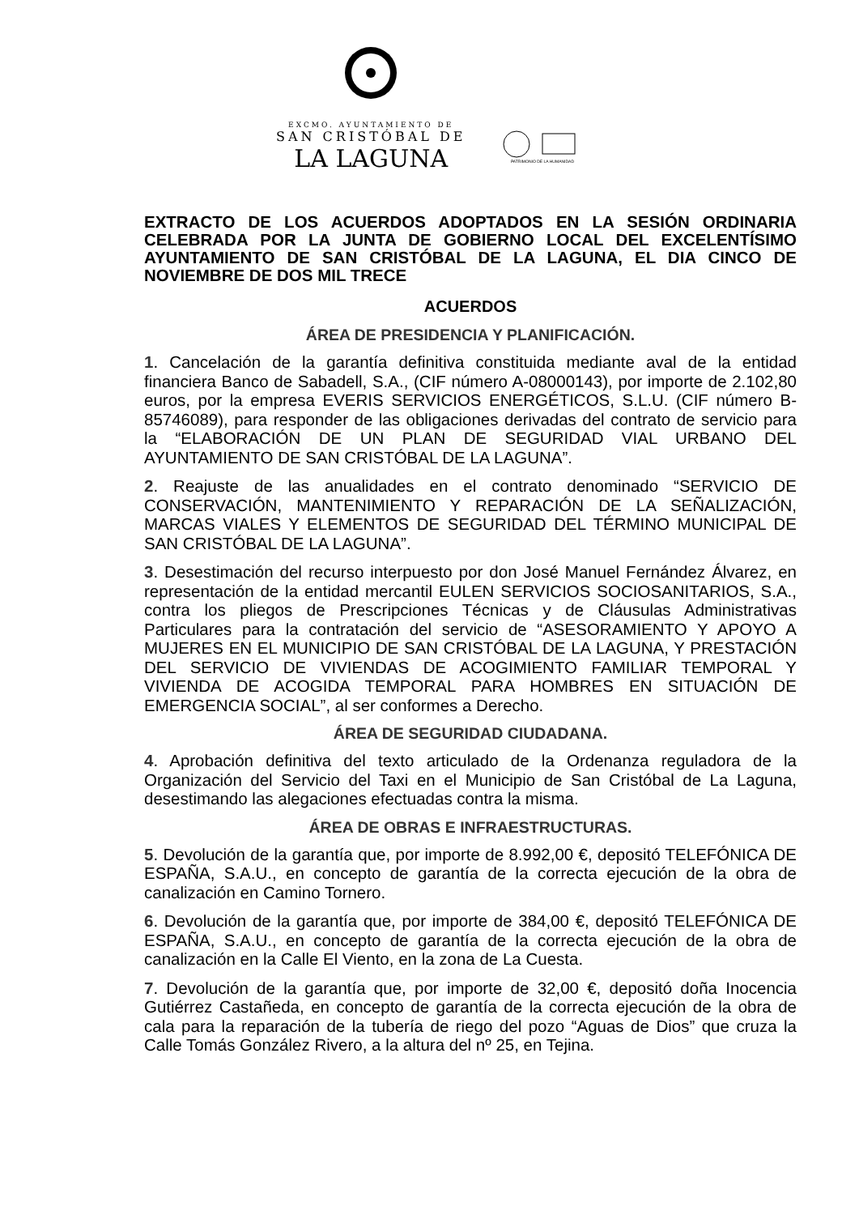EXCMO. AYUNTAMIENTO DE
SAN CRISTÓBAL DE
LA LAGUNA
PATRIMONIO DE LA HUMANIDAD
EXTRACTO DE LOS ACUERDOS ADOPTADOS EN LA SESIÓN ORDINARIA CELEBRADA POR LA JUNTA DE GOBIERNO LOCAL DEL EXCELENTÍSIMO AYUNTAMIENTO DE SAN CRISTÓBAL DE LA LAGUNA, EL DIA CINCO DE NOVIEMBRE DE DOS MIL TRECE
ACUERDOS
ÁREA DE PRESIDENCIA Y PLANIFICACIÓN.
1. Cancelación de la garantía definitiva constituida mediante aval de la entidad financiera Banco de Sabadell, S.A., (CIF número A-08000143), por importe de 2.102,80 euros, por la empresa EVERIS SERVICIOS ENERGÉTICOS, S.L.U. (CIF número B-85746089), para responder de las obligaciones derivadas del contrato de servicio para la “ELABORACIÓN DE UN PLAN DE SEGURIDAD VIAL URBANO DEL AYUNTAMIENTO DE SAN CRISTÓBAL DE LA LAGUNA”.
2. Reajuste de las anualidades en el contrato denominado “SERVICIO DE CONSERVACIÓN, MANTENIMIENTO Y REPARACIÓN DE LA SEÑALIZACIÓN, MARCAS VIALES Y ELEMENTOS DE SEGURIDAD DEL TÉRMINO MUNICIPAL DE SAN CRISTÓBAL DE LA LAGUNA”.
3. Desestimación del recurso interpuesto por don José Manuel Fernández Álvarez, en representación de la entidad mercantil EULEN SERVICIOS SOCIOSANITARIOS, S.A., contra los pliegos de Prescripciones Técnicas y de Cláusulas Administrativas Particulares para la contratación del servicio de “ASESORAMIENTO Y APOYO A MUJERES EN EL MUNICIPIO DE SAN CRISTÓBAL DE LA LAGUNA, Y PRESTACIÓN DEL SERVICIO DE VIVIENDAS DE ACOGIMIENTO FAMILIAR TEMPORAL Y VIVIENDA DE ACOGIDA TEMPORAL PARA HOMBRES EN SITUACIÓN DE EMERGENCIA SOCIAL”, al ser conformes a Derecho.
ÁREA DE SEGURIDAD CIUDADANA.
4. Aprobación definitiva del texto articulado de la Ordenanza reguladora de la Organización del Servicio del Taxi en el Municipio de San Cristóbal de La Laguna, desestimando las alegaciones efectuadas contra la misma.
ÁREA DE OBRAS E INFRAESTRUCTURAS.
5. Devolución de la garantía que, por importe de 8.992,00 €, depositó TELEFÓNICA DE ESPAÑA, S.A.U., en concepto de garantía de la correcta ejecución de la obra de canalización en Camino Tornero.
6. Devolución de la garantía que, por importe de 384,00 €, depositó TELEFÓNICA DE ESPAÑA, S.A.U., en concepto de garantía de la correcta ejecución de la obra de canalización en la Calle El Viento, en la zona de La Cuesta.
7. Devolución de la garantía que, por importe de 32,00 €, depositó doña Inocencia Gutiérrez Castañeda, en concepto de garantía de la correcta ejecución de la obra de cala para la reparación de la tubería de riego del pozo “Aguas de Dios” que cruza la Calle Tomás González Rivero, a la altura del nº 25, en Tejina.